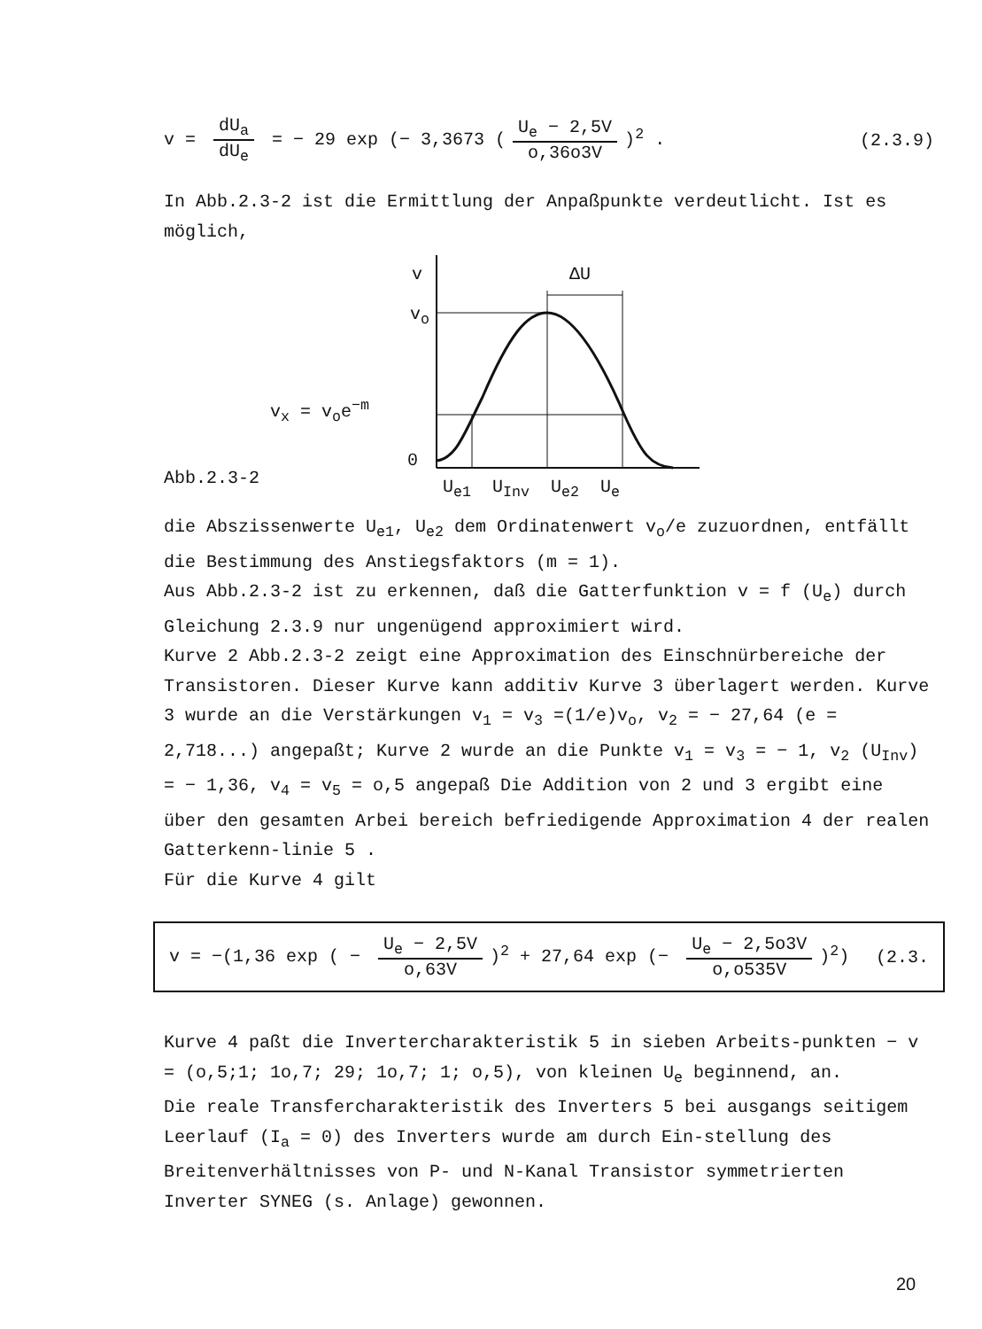v = dU<sub>a</sub> dU<sub>e</sub> = − 29 exp (− 3,3673 (U<sub>e</sub> − 2,5V o,36o3V)<sup>2</sup> . (2.3.9)
In Abb.2.3-2 ist die Ermittlung der Anpaßpunkte verdeutlicht. Ist es möglich,
Abb.2.3-2
v ΔU
v<sub>o</sub>
v<sub>x</sub> = v<sub>o</sub>e<sup>−m</sup>
0
U<sub>e1</sub> U<sub>Inv</sub> U<sub>e2</sub> U<sub>e</sub>
die Abszissenwerte U<sub>e1</sub>, U<sub>e2</sub> dem Ordinatenwert v<sub>o</sub>/e zuzuordnen, entfällt die Bestimmung des Anstiegsfaktors (m = 1).
Aus Abb.2.3-2 ist zu erkennen, daß die Gatterfunktion v = f (U<sub>e</sub>) durch Gleichung 2.3.9 nur ungenügend approximiert wird.
Kurve 2 Abb.2.3-2 zeigt eine Approximation des Einschnürbereiche der Transistoren. Dieser Kurve kann additiv Kurve 3 überlagert werden. Kurve 3 wurde an die Verstärkungen v<sub>1</sub> = v<sub>3</sub> =(1/e)v<sub>o</sub>, v<sub>2</sub> = − 27,64 (e = 2,718...) angepaßt; Kurve 2 wurde an die Punkte v<sub>1</sub> = v<sub>3</sub> = − 1, v<sub>2</sub> (U<sub>Inv</sub>) = − 1,36, v<sub>4</sub> = v<sub>5</sub> = o,5 angepaß Die Addition von 2 und 3 ergibt eine über den gesamten Arbei bereich befriedigende Approximation 4 der realen Gatterkenn-linie 5 .
Für die Kurve 4 gilt
v = −(1,36 exp ( − U<sub>e</sub> − 2,5V o,63V)<sup>2</sup> + 27,64 exp (− U<sub>e</sub> − 2,5o3V o,o535V)<sup>2</sup>) (2.3.
Kurve 4 paßt die Invertercharakteristik 5 in sieben Arbeits-punkten − v = (o,5;1; 1o,7; 29; 1o,7; 1; o,5), von kleinen U<sub>e</sub> beginnend, an.
Die reale Transfercharakteristik des Inverters 5 bei ausgangs seitigem Leerlauf (I<sub>a</sub> = 0) des Inverters wurde am durch Ein-stellung des Breitenverhältnisses von P- und N-Kanal Transistor symmetrierten Inverter SYNEG (s. Anlage) gewonnen.
20